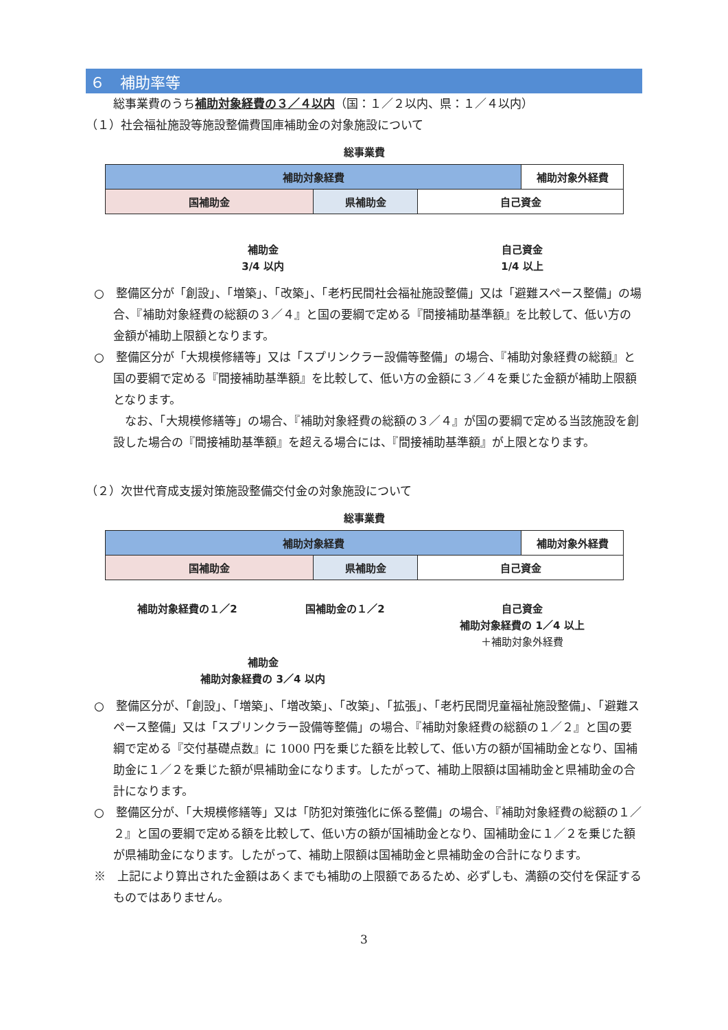６　補助率等
総事業費のうち補助対象経費の３／４以内（国：１／２以内、県：１／４以内）
（１）社会福祉施設等施設整備費国庫補助金の対象施設について
総事業費
補助対象経費 補助対象外経費
国補助金 県補助金 自己資金
補助金
3/4 以内
自己資金
1/4 以上
○　整備区分が「創設」、「増築」、「改築」、「老朽民間社会福祉施設整備」又は「避難スペース整備」の場合、『補助対象経費の総額の３／４』と国の要綱で定める『間接補助基準額』を比較して、低い方の金額が補助上限額となります。
○　整備区分が「大規模修繕等」又は「スプリンクラー設備等整備」の場合、『補助対象経費の総額』と国の要綱で定める『間接補助基準額』を比較して、低い方の金額に３／４を乗じた金額が補助上限額となります。
　なお、「大規模修繕等」の場合、『補助対象経費の総額の３／４』が国の要綱で定める当該施設を創設した場合の『間接補助基準額』を超える場合には、『間接補助基準額』が上限となります。
（２）次世代育成支援対策施設整備交付金の対象施設について
総事業費
補助対象経費 補助対象外経費
国補助金 県補助金 自己資金
補助対象経費の１／2 国補助金の１／2 自己資金
補助対象経費の 1／4 以上
＋補助対象外経費
補助金
補助対象経費の 3／4 以内
○　整備区分が、「創設」、「増築」、「増改築」、「改築」、「拡張」、「老朽民間児童福祉施設整備」、「避難スペース整備」又は「スプリンクラー設備等整備」の場合、『補助対象経費の総額の１／２』と国の要綱で定める『交付基礎点数』に 1000 円を乗じた額を比較して、低い方の額が国補助金となり、国補助金に１／２を乗じた額が県補助金になります。したがって、補助上限額は国補助金と県補助金の合計になります。
○　整備区分が、「大規模修繕等」又は「防犯対策強化に係る整備」の場合、『補助対象経費の総額の１／２』と国の要綱で定める額を比較して、低い方の額が国補助金となり、国補助金に１／２を乗じた額が県補助金になります。したがって、補助上限額は国補助金と県補助金の合計になります。
※　上記により算出された金額はあくまでも補助の上限額であるため、必ずしも、満額の交付を保証するものではありません。
3